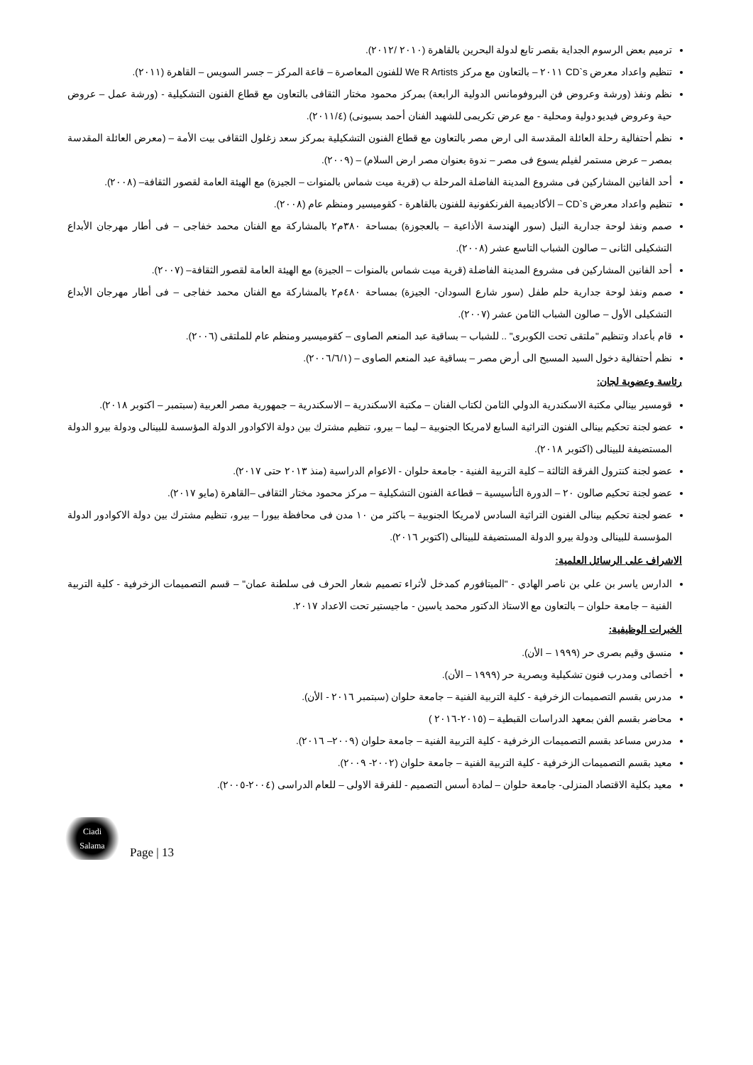ترميم بعض الرسوم الجداية بقصر تابع لدولة البحرين بالقاهرة (٢٠١٠ /٢٠١٢).
تنظيم واعداد معرض CD`s ٢٠١١ – بالتعاون مع مركز We R Artists للفنون المعاصرة – قاعة المركز – جسر السويس – القاهرة (٢٠١١).
نظم ونفذ (ورشة وعروض فن البروفومانس الدولية الرابعة) بمركز محمود مختار الثقافى بالتعاون مع قطاع الفنون التشكيلية - (ورشة عمل – عروض حية وعروض فيديو دولية ومحلية - مع عرض تكريمى للشهيد الفنان أحمد بسيونى) (٢٠١١/٤).
نظم أحتفالية رحلة العائلة المقدسة الى ارض مصر بالتعاون مع قطاع الفنون التشكيلية بمركز سعد زغلول الثقافى بيت الأمة – (معرض العائلة المقدسة بمصر – عرض مستمر لفيلم يسوع فى مصر – ندوة بعنوان مصر ارض السلام) – (٢٠٠٩).
أحد الفانين المشاركين فى مشروع المدينة الفاضلة المرحلة ب (قرية ميت شماس بالمنوات – الجيزة) مع الهيئة العامة لقصور الثقافة– (٢٠٠٨).
تنظيم واعداد معرض CD`s – الأكاديمية الفرنكفونية للفنون بالقاهرة - كقوميسير ومنظم عام (٢٠٠٨).
صمم ونفذ لوحة جدارية النيل (سور الهندسة الأذاعية – بالعجوزة) بمساحة ٣٨٠م٢ بالمشاركة مع الفنان محمد خفاجى – فى أطار مهرجان الأبداع التشكيلى الثانى – صالون الشباب التاسع عشر (٢٠٠٨).
أحد الفانين المشاركين فى مشروع المدينة الفاضلة (قرية ميت شماس بالمنوات – الجيزة) مع الهيئة العامة لقصور الثقافة– (٢٠٠٧).
صمم ونفذ لوحة جدارية حلم طفل (سور شارع السودان- الجيزة) بمساحة ٤٨٠م٢ بالمشاركة مع الفنان محمد خفاجى – فى أطار مهرجان الأبداع التشكيلى الأول – صالون الشباب الثامن عشر (٢٠٠٧).
قام بأعداد وتنظيم "ملتقى تحت الكوبرى" .. للشباب – بساقية عبد المنعم الصاوى – كقوميسير ومنظم عام للملتقى (٢٠٠٦).
نظم أحتفالية دخول السيد المسيح الى أرض مصر – بساقية عبد المنعم الصاوى – (٢٠٠٦/٦/١).
رئاسة وعضوية لجان:
قومسير بينالي مكتبة الاسكندرية الدولي الثامن لكتاب الفنان – مكتبة الاسكندرية – الاسكندرية – جمهورية مصر العربية (سبتمبر – اكتوبر ٢٠١٨).
عضو لجنة تحكيم بينالى الفنون التراثية السابع لامريكا الجنوبية – ليما – بيرو، تنظيم مشترك بين دولة الاكوادور الدولة المؤسسة للبينالى ودولة بيرو الدولة المستضيفة للبينالى (اكتوبر ٢٠١٨).
عضو لجنة كنترول الفرقة الثالثة – كلية التربية الفنية - جامعة حلوان - الاعوام الدراسية (منذ ٢٠١٣ حتى ٢٠١٧).
عضو لجنة تحكيم صالون ٢٠ – الدورة التأسيسية – قطاعة الفنون التشكيلية – مركز محمود مختار الثقافى –القاهرة (مايو ٢٠١٧).
عضو لجنة تحكيم بينالى الفنون التراثية السادس لامريكا الجنوبية – باكثر من ١٠ مدن فى محافظة بيورا – بيرو، تنظيم مشترك بين دولة الاكوادور الدولة المؤسسة للبينالى ودولة بيرو الدولة المستضيفة للبينالى (اكتوبر ٢٠١٦).
الاشراف على الرسائل العلمية:
الدارس ياسر بن علي بن ناصر الهادي - "الميتافورم كمدخل لأثراء تصميم شعار الحرف فى سلطنة عمان" – قسم التصميمات الزخرفية - كلية التربية الفنية – جامعة حلوان – بالتعاون مع الاستاذ الدكتور محمد ياسين - ماجيستير تحت الاعداد ٢٠١٧.
الخبرات الوظيفية:
منسق وقيم بصرى حر (١٩٩٩ – الأن).
أخصائى ومدرب فنون تشكيلية وبصرية حر (١٩٩٩ – الأن).
مدرس بقسم التصميمات الزخرفية - كلية التربية الفنية – جامعة حلوان (سبتمبر ٢٠١٦ - الأن).
محاضر بقسم الفن بمعهد الدراسات القبطية – (٢٠١٥-٢٠١٦ )
مدرس مساعد بقسم التصميمات الزخرفية - كلية التربية الفنية – جامعة حلوان (٢٠٠٩– ٢٠١٦).
معيد بقسم التصميمات الزخرفية - كلية التربية الفنية – جامعة حلوان (٢٠٠٢- ٢٠٠٩).
معيد بكلية الاقتصاد المنزلى- جامعة حلوان – لمادة أسس التصميم - للفرقة الاولى – للعام الدراسى (٢٠٠٤-٢٠٠٥).
Ciadi
Salama
Page | 13